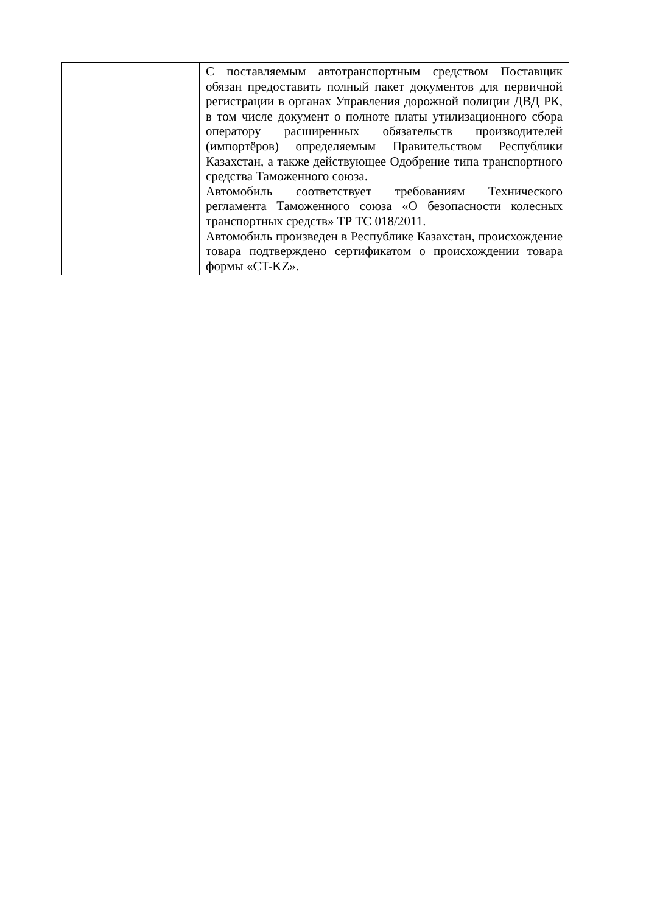| | С поставляемым автотранспортным средством Поставщик обязан предоставить полный пакет документов для первичной регистрации в органах Управления дорожной полиции ДВД РК, в том числе документ о полноте платы утилизационного сбора оператору расширенных обязательств производителей (импортёров) определяемым Правительством Республики Казахстан, а также действующее Одобрение типа транспортного средства Таможенного союза. Автомобиль соответствует требованиям Технического регламента Таможенного союза «О безопасности колесных транспортных средств» ТР ТС 018/2011. Автомобиль произведен в Республике Казахстан, происхождение товара подтверждено сертификатом о происхождении товара формы «CT-KZ». |